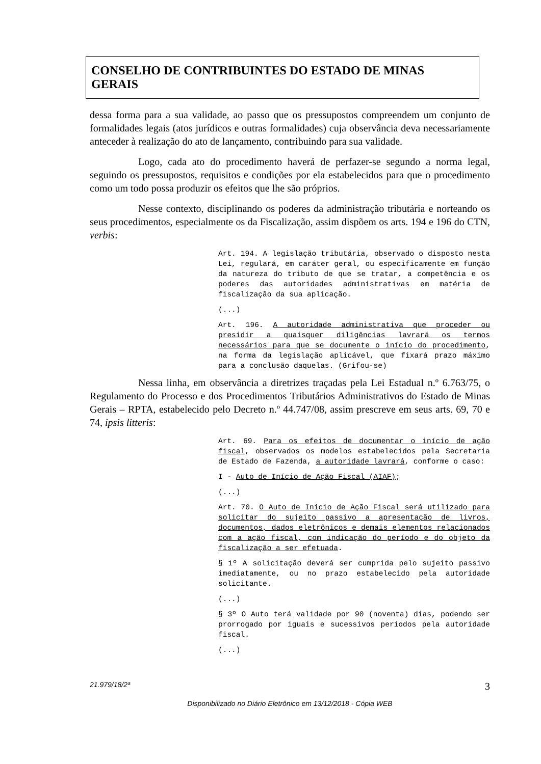CONSELHO DE CONTRIBUINTES DO ESTADO DE MINAS GERAIS
dessa forma para a sua validade, ao passo que os pressupostos compreendem um conjunto de formalidades legais (atos jurídicos e outras formalidades) cuja observância deva necessariamente anteceder à realização do ato de lançamento, contribuindo para sua validade.
Logo, cada ato do procedimento haverá de perfazer-se segundo a norma legal, seguindo os pressupostos, requisitos e condições por ela estabelecidos para que o procedimento como um todo possa produzir os efeitos que lhe são próprios.
Nesse contexto, disciplinando os poderes da administração tributária e norteando os seus procedimentos, especialmente os da Fiscalização, assim dispõem os arts. 194 e 196 do CTN, verbis:
Art. 194. A legislação tributária, observado o disposto nesta Lei, regulará, em caráter geral, ou especificamente em função da natureza do tributo de que se tratar, a competência e os poderes das autoridades administrativas em matéria de fiscalização da sua aplicação.
(...)
Art. 196. A autoridade administrativa que proceder ou presidir a quaisquer diligências lavrará os termos necessários para que se documente o início do procedimento, na forma da legislação aplicável, que fixará prazo máximo para a conclusão daquelas. (Grifou-se)
Nessa linha, em observância a diretrizes traçadas pela Lei Estadual n.º 6.763/75, o Regulamento do Processo e dos Procedimentos Tributários Administrativos do Estado de Minas Gerais – RPTA, estabelecido pelo Decreto n.º 44.747/08, assim prescreve em seus arts. 69, 70 e 74, ipsis litteris:
Art. 69. Para os efeitos de documentar o início de ação fiscal, observados os modelos estabelecidos pela Secretaria de Estado de Fazenda, a autoridade lavrará, conforme o caso:
I - Auto de Início de Ação Fiscal (AIAF);
(...)
Art. 70. O Auto de Início de Ação Fiscal será utilizado para solicitar do sujeito passivo a apresentação de livros, documentos, dados eletrônicos e demais elementos relacionados com a ação fiscal, com indicação do período e do objeto da fiscalização a ser efetuada.
§ 1º A solicitação deverá ser cumprida pelo sujeito passivo imediatamente, ou no prazo estabelecido pela autoridade solicitante.
(...)
§ 3º O Auto terá validade por 90 (noventa) dias, podendo ser prorrogado por iguais e sucessivos períodos pela autoridade fiscal.
(...)
21.979/18/2ª 3
Disponibilizado no Diário Eletrônico em 13/12/2018 - Cópia WEB